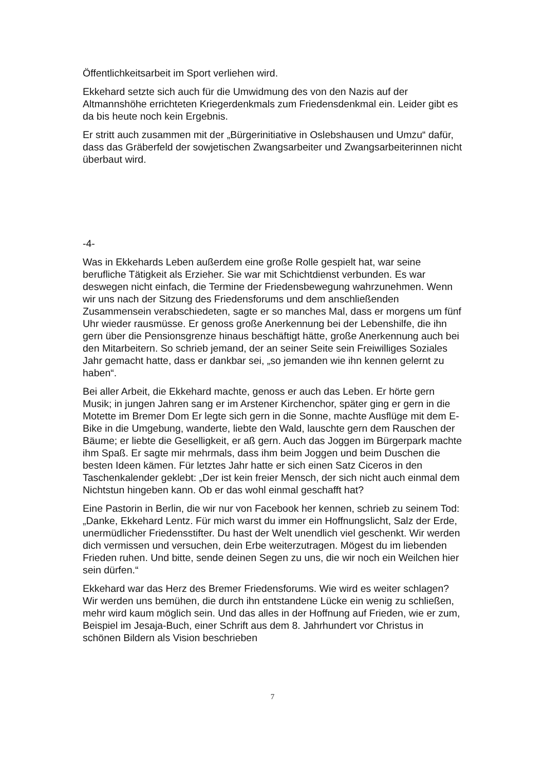Öffentlichkeitsarbeit im Sport verliehen wird.
Ekkehard setzte sich auch für die Umwidmung des von den Nazis auf der Altmannshöhe errichteten Kriegerdenkmals zum Friedensdenkmal ein. Leider gibt es da bis heute noch kein Ergebnis.
Er stritt auch zusammen mit der „Bürgerinitiative in Oslebshausen und Umzu“ dafür, dass das Gräberfeld der sowjetischen Zwangsarbeiter und Zwangsarbeiterinnen nicht überbaut wird.
-4-
Was in Ekkehards Leben außerdem eine große Rolle gespielt hat, war seine berufliche Tätigkeit als Erzieher. Sie war mit Schichtdienst verbunden. Es war deswegen nicht einfach, die Termine der Friedensbewegung wahrzunehmen. Wenn wir uns nach der Sitzung des Friedensforums und dem anschließenden Zusammensein verabschiedeten, sagte er so manches Mal, dass er morgens um fünf Uhr wieder rausmüsse. Er genoss große Anerkennung bei der Lebenshilfe, die ihn gern über die Pensionsgrenze hinaus beschäftigt hätte, große Anerkennung auch bei den Mitarbeitern. So schrieb jemand, der an seiner Seite sein Freiwilliges Soziales Jahr gemacht hatte, dass er dankbar sei, „so jemanden wie ihn kennen gelernt zu haben“.
Bei aller Arbeit, die Ekkehard machte, genoss er auch das Leben. Er hörte gern Musik; in jungen Jahren sang er im Arstener Kirchenchor, später ging er gern in die Motette im Bremer Dom Er legte sich gern in die Sonne, machte Ausflüge mit dem E-Bike in die Umgebung, wanderte, liebte den Wald, lauschte gern dem Rauschen der Bäume; er liebte die Geselligkeit, er aß gern. Auch das Joggen im Bürgerpark machte ihm Spaß. Er sagte mir mehrmals, dass ihm beim Joggen und beim Duschen die besten Ideen kämen. Für letztes Jahr hatte er sich einen Satz Ciceros in den Taschenkalender geklebt: „Der ist kein freier Mensch, der sich nicht auch einmal dem Nichtstun hingeben kann. Ob er das wohl einmal geschafft hat?
Eine Pastorin in Berlin, die wir nur von Facebook her kennen, schrieb zu seinem Tod: „Danke, Ekkehard Lentz. Für mich warst du immer ein Hoffnungslicht, Salz der Erde, unermüdlicher Friedensstifter. Du hast der Welt unendlich viel geschenkt. Wir werden dich vermissen und versuchen, dein Erbe weiterzutragen. Mögest du im liebenden Frieden ruhen. Und bitte, sende deinen Segen zu uns, die wir noch ein Weilchen hier sein dürfen.“
Ekkehard war das Herz des Bremer Friedensforums. Wie wird es weiter schlagen? Wir werden uns bemühen, die durch ihn entstandene Lücke ein wenig zu schließen, mehr wird kaum möglich sein. Und das alles in der Hoffnung auf Frieden, wie er zum, Beispiel im Jesaja-Buch, einer Schrift aus dem 8. Jahrhundert vor Christus in schönen Bildern als Vision beschrieben
7